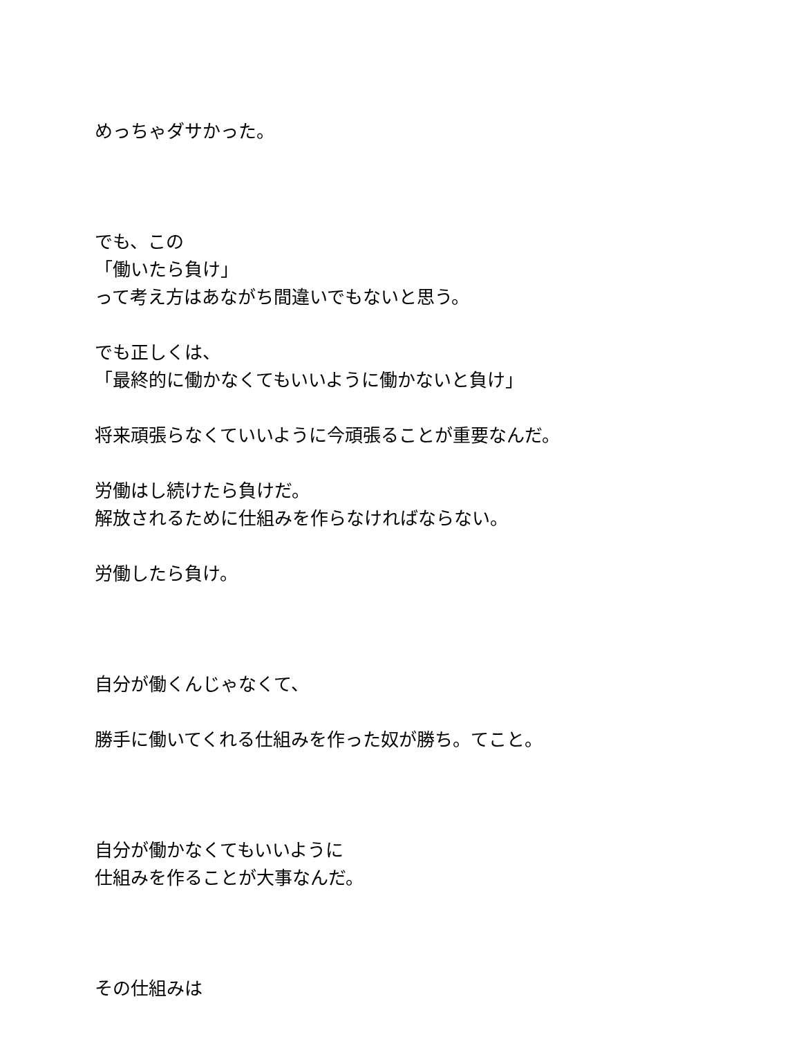めっちゃダサかった。
でも、この
「働いたら負け」
って考え方はあながち間違いでもないと思う。
でも正しくは、
「最終的に働かなくてもいいように働かないと負け」
将来頑張らなくていいように今頑張ることが重要なんだ。
労働はし続けたら負けだ。
解放されるために仕組みを作らなければならない。
労働したら負け。
自分が働くんじゃなくて、
勝手に働いてくれる仕組みを作った奴が勝ち。てこと。
自分が働かなくてもいいように
仕組みを作ることが大事なんだ。
その仕組みは